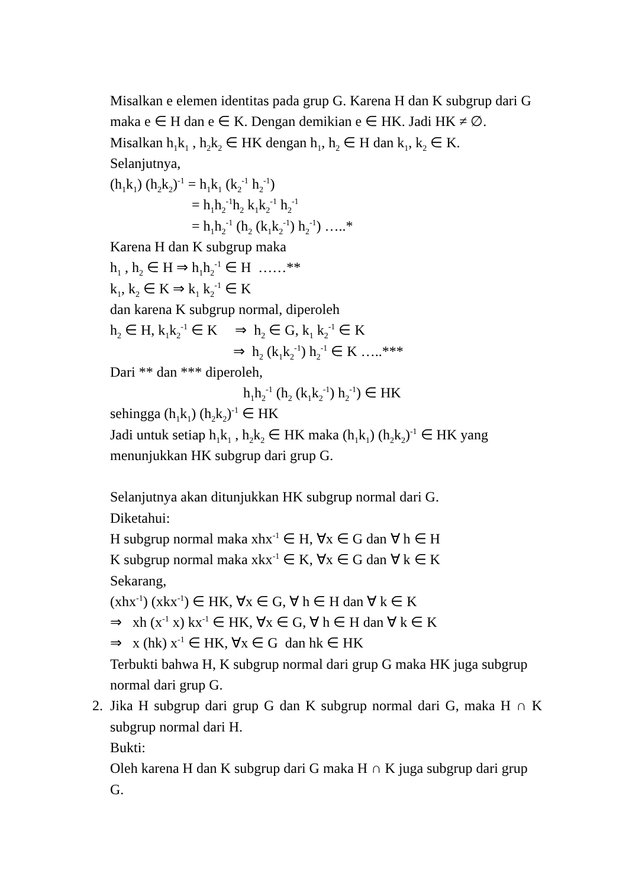Misalkan e elemen identitas pada grup G. Karena H dan K subgrup dari G maka e ∈ H dan e ∈ K. Dengan demikian e ∈ HK. Jadi HK ≠ ∅.
Misalkan h<sub>1</sub>k<sub>1</sub> , h<sub>2</sub>k<sub>2</sub> ∈ HK dengan h<sub>1</sub>, h<sub>2</sub> ∈ H dan k<sub>1</sub>, k<sub>2</sub> ∈ K.
Selanjutnya,
(h<sub>1</sub>k<sub>1</sub>) (h<sub>2</sub>k<sub>2</sub>)<sup>-1</sup> = h<sub>1</sub>k<sub>1</sub> (k<sub>2</sub><sup>-1</sup> h<sub>2</sub><sup>-1</sup>)
= h<sub>1</sub>h<sub>2</sub><sup>-1</sup>h<sub>2</sub> k<sub>1</sub>k<sub>2</sub><sup>-1</sup> h<sub>2</sub><sup>-1</sup>
= h<sub>1</sub>h<sub>2</sub><sup>-1</sup> (h<sub>2</sub> (k<sub>1</sub>k<sub>2</sub><sup>-1</sup>) h<sub>2</sub><sup>-1</sup>) …..*
Karena H dan K subgrup maka
h<sub>1</sub> , h<sub>2</sub> ∈ H ⇒ h<sub>1</sub>h<sub>2</sub><sup>-1</sup> ∈ H ……**
k<sub>1</sub>, k<sub>2</sub> ∈ K ⇒ k<sub>1</sub> k<sub>2</sub><sup>-1</sup> ∈ K
dan karena K subgrup normal, diperoleh
h<sub>2</sub> ∈ H, k<sub>1</sub>k<sub>2</sub><sup>-1</sup> ∈ K ⇒ h<sub>2</sub> ∈ G, k<sub>1</sub> k<sub>2</sub><sup>-1</sup> ∈ K
⇒ h<sub>2</sub> (k<sub>1</sub>k<sub>2</sub><sup>-1</sup>) h<sub>2</sub><sup>-1</sup> ∈ K …..***
Dari ** dan *** diperoleh,
h<sub>1</sub>h<sub>2</sub><sup>-1</sup> (h<sub>2</sub> (k<sub>1</sub>k<sub>2</sub><sup>-1</sup>) h<sub>2</sub><sup>-1</sup>) ∈ HK
sehingga (h<sub>1</sub>k<sub>1</sub>) (h<sub>2</sub>k<sub>2</sub>)<sup>-1</sup> ∈ HK
Jadi untuk setiap h<sub>1</sub>k<sub>1</sub> , h<sub>2</sub>k<sub>2</sub> ∈ HK maka (h<sub>1</sub>k<sub>1</sub>) (h<sub>2</sub>k<sub>2</sub>)<sup>-1</sup> ∈ HK yang menunjukkan HK subgrup dari grup G.
Selanjutnya akan ditunjukkan HK subgrup normal dari G.
Diketahui:
H subgrup normal maka xhx<sup>-1</sup> ∈ H, ∀x ∈ G dan ∀ h ∈ H
K subgrup normal maka xkx<sup>-1</sup> ∈ K, ∀x ∈ G dan ∀ k ∈ K
Sekarang,
(xhx<sup>-1</sup>) (xkx<sup>-1</sup>) ∈ HK, ∀x ∈ G, ∀ h ∈ H dan ∀ k ∈ K
⇒ xh (x<sup>-1</sup> x) kx<sup>-1</sup> ∈ HK, ∀x ∈ G, ∀ h ∈ H dan ∀ k ∈ K
⇒ x (hk) x<sup>-1</sup> ∈ HK, ∀x ∈ G dan hk ∈ HK
Terbukti bahwa H, K subgrup normal dari grup G maka HK juga subgrup normal dari grup G.
2. Jika H subgrup dari grup G dan K subgrup normal dari G, maka H ∩ K subgrup normal dari H.
Bukti:
Oleh karena H dan K subgrup dari G maka H ∩ K juga subgrup dari grup G.